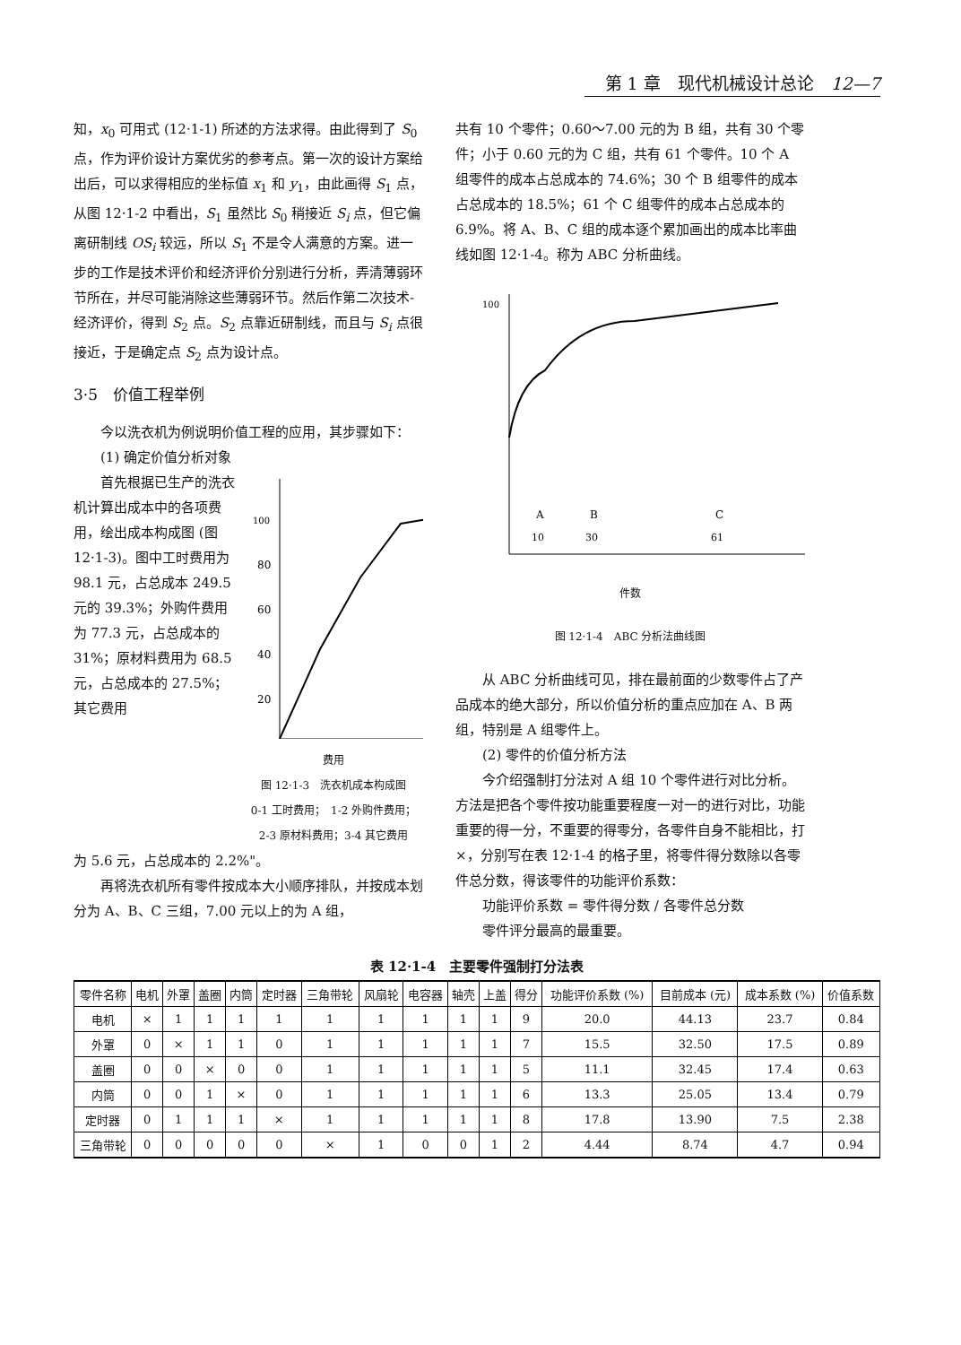第 1 章　现代机械设计总论　12—7
知，x<sub>0</sub> 可用式 (12·1-1) 所述的方法求得。由此得到了 S<sub>0</sub> 点，作为评价设计方案优劣的参考点。第一次的设计方案给出后，可以求得相应的坐标值 x<sub>1</sub> 和 y<sub>1</sub>，由此画得 S<sub>1</sub> 点，从图 12·1-2 中看出，S<sub>1</sub> 虽然比 S<sub>0</sub> 稍接近 S<sub>i</sub> 点，但它偏离研制线 OS<sub>i</sub> 较远，所以 S<sub>1</sub> 不是令人满意的方案。进一步的工作是技术评价和经济评价分别进行分析，弄清薄弱环节所在，并尽可能消除这些薄弱环节。然后作第二次技术-经济评价，得到 S<sub>2</sub> 点。S<sub>2</sub> 点靠近研制线，而且与 S<sub>i</sub> 点很接近，于是确定点 S<sub>2</sub> 点为设计点。
3·5　价值工程举例
今以洗衣机为例说明价值工程的应用，其步骤如下：
(1) 确定价值分析对象
首先根据已生产的洗衣机计算出成本中的各项费用，绘出成本构成图 (图 12·1-3)。图中工时费用为 98.1 元，占总成本 249.5 元的 39.3%；外购件费用为 77.3 元，占总成本的 31%；原材料费用为 68.5 元，占总成本的 27.5%；其它费用
100
80
60
40
20
费用
图 12·1-3　洗衣机成本构成图
0-1 工时费用；　1-2 外购件费用；
2-3 原材料费用；3-4 其它费用
为 5.6 元，占总成本的 2.2%"。
再将洗衣机所有零件按成本大小顺序排队，并按成本划分为 A、B、C 三组，7.00 元以上的为 A 组，
共有 10 个零件；0.60～7.00 元的为 B 组，共有 30 个零件；小于 0.60 元的为 C 组，共有 61 个零件。10 个 A 组零件的成本占总成本的 74.6%；30 个 B 组零件的成本占总成本的 18.5%；61 个 C 组零件的成本占总成本的 6.9%。将 A、B、C 组的成本逐个累加画出的成本比率曲线如图 12·1-4。称为 ABC 分析曲线。
100
A
B
C
10
30
61
件数
图 12·1-4　ABC 分析法曲线图
从 ABC 分析曲线可见，排在最前面的少数零件占了产品成本的绝大部分，所以价值分析的重点应加在 A、B 两组，特别是 A 组零件上。
(2) 零件的价值分析方法
今介绍强制打分法对 A 组 10 个零件进行对比分析。方法是把各个零件按功能重要程度一对一的进行对比，功能重要的得一分，不重要的得零分，各零件自身不能相比，打×，分别写在表 12·1-4 的格子里，将零件得分数除以各零件总分数，得该零件的功能评价系数：
功能评价系数 = 零件得分数 / 各零件总分数
零件评分最高的最重要。
表 12·1-4 主要零件强制打分法表
| 零件名称 | 电机 | 外罩 | 盖圈 | 内筒 | 定时器 | 三角带轮 | 风扇轮 | 电容器 | 轴壳 | 上盖 | 得分 | 功能评价系数 (%) | 目前成本 (元) | 成本系数 (%) | 价值系数 |
| --- | --- | --- | --- | --- | --- | --- | --- | --- | --- | --- | --- | --- | --- | --- | --- |
| 电机 | × | 1 | 1 | 1 | 1 | 1 | 1 | 1 | 1 | 1 | 9 | 20.0 | 44.13 | 23.7 | 0.84 |
| 外罩 | 0 | × | 1 | 1 | 0 | 1 | 1 | 1 | 1 | 1 | 7 | 15.5 | 32.50 | 17.5 | 0.89 |
| 盖圈 | 0 | 0 | × | 0 | 0 | 1 | 1 | 1 | 1 | 1 | 5 | 11.1 | 32.45 | 17.4 | 0.63 |
| 内筒 | 0 | 0 | 1 | × | 0 | 1 | 1 | 1 | 1 | 1 | 6 | 13.3 | 25.05 | 13.4 | 0.79 |
| 定时器 | 0 | 1 | 1 | 1 | × | 1 | 1 | 1 | 1 | 1 | 8 | 17.8 | 13.90 | 7.5 | 2.38 |
| 三角带轮 | 0 | 0 | 0 | 0 | 0 | × | 1 | 0 | 0 | 1 | 2 | 4.44 | 8.74 | 4.7 | 0.94 |